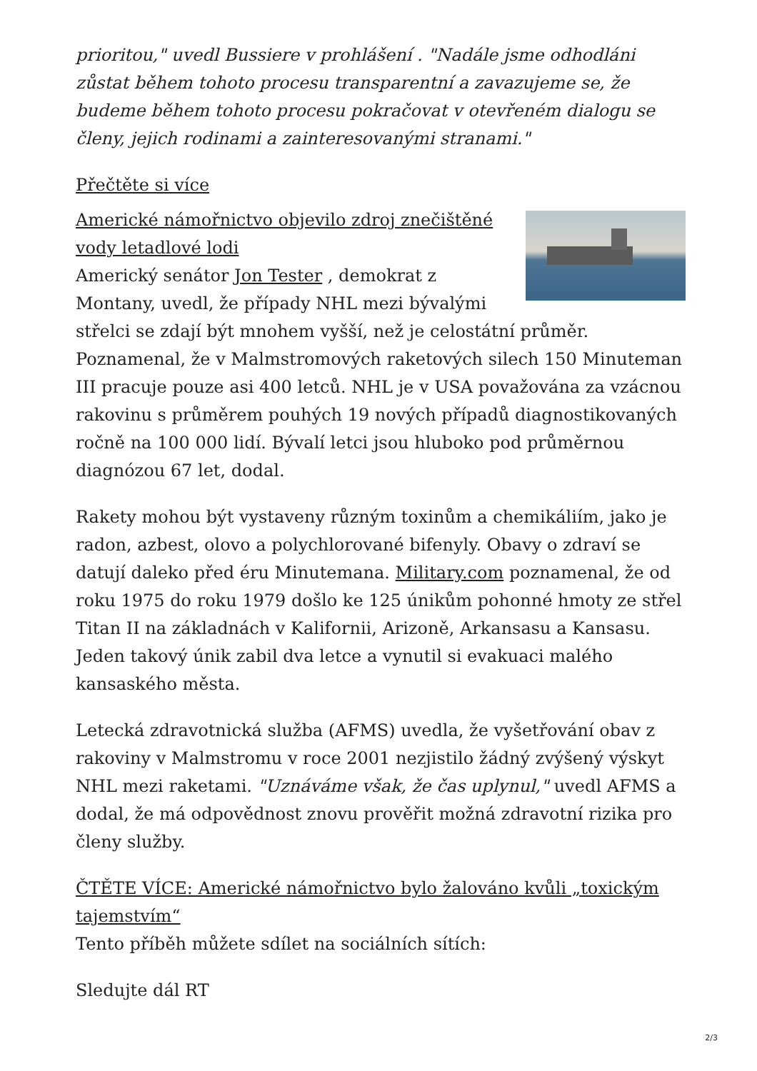prioritou," uvedl Bussiere v prohlášení . "Nadále jsme odhodláni zůstat během tohoto procesu transparentní a zavazujeme se, že budeme během tohoto procesu pokračovat v otevřeném dialogu se členy, jejich rodinami a zainteresovanými stranami."
Přečtěte si více
Americké námořnictvo objevilo zdroj znečištěné vody letadlové lodi
Americký senátor Jon Tester , demokrat z Montany, uvedl, že případy NHL mezi bývalými střelci se zdají být mnohem vyšší, než je celostátní průměr. Poznamenal, že v Malmstromových raketových silech 150 Minuteman III pracuje pouze asi 400 letců. NHL je v USA považována za vzácnou rakovinu s průměrem pouhých 19 nových případů diagnostikovaných ročně na 100 000 lidí. Bývalí letci jsou hluboko pod průměrnou diagnózou 67 let, dodal.
Rakety mohou být vystaveny různým toxinům a chemikáliím, jako je radon, azbest, olovo a polychlorované bifenyly. Obavy o zdraví se datují daleko před éru Minutemana. Military.com poznamenal, že od roku 1975 do roku 1979 došlo ke 125 únikům pohonné hmoty ze střel Titan II na základnách v Kalifornii, Arizoně, Arkansasu a Kansasu. Jeden takový únik zabil dva letce a vynutil si evakuaci malého kansaského města.
Letecká zdravotnická služba (AFMS) uvedla, že vyšetřování obav z rakoviny v Malmstromu v roce 2001 nezjistilo žádný zvýšený výskyt NHL mezi raketami. "Uznáváme však, že čas uplynul," uvedl AFMS a dodal, že má odpovědnost znovu prověřit možná zdravotní rizika pro členy služby.
ČTĚTE VÍCE: Americké námořnictvo bylo žalováno kvůli „toxickým tajemstvím“
Tento příběh můžete sdílet na sociálních sítích:
Sledujte dál RT
2/3